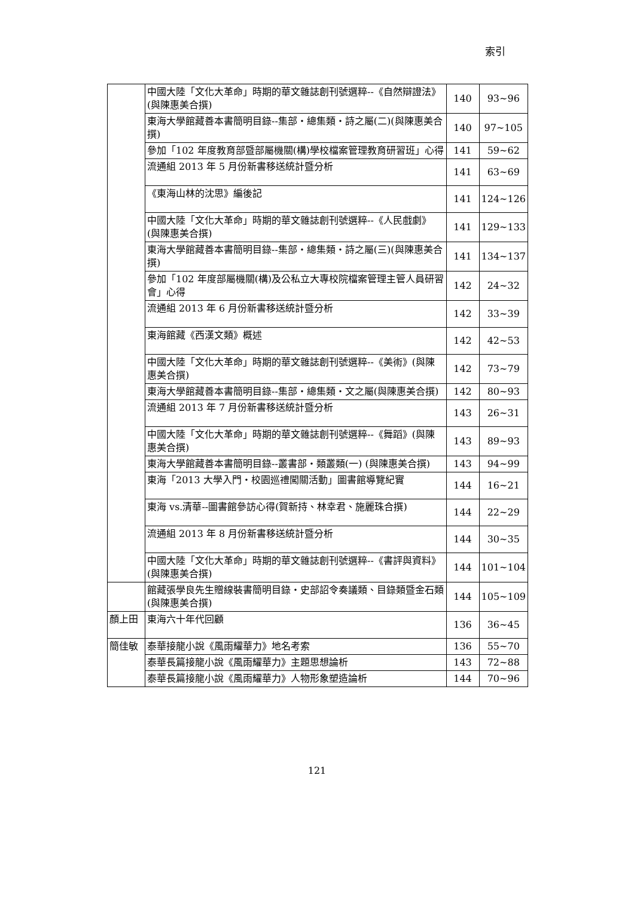索引
| | 中國大陸「文化大革命」時期的華文雜誌創刊號選粹--《自然辯證法》(與陳惠美合撰) | 140 | 93~96 |
| | 東海大學館藏善本書簡明目錄--集部・總集類・詩之屬(二)(與陳惠美合撰) | 140 | 97~105 |
| | 參加「102 年度教育部暨部屬機關(構)學校檔案管理教育研習班」心得 | 141 | 59~62 |
| | 流通組 2013 年 5 月份新書移送統計暨分析 | 141 | 63~69 |
| | 《東海山林的沈思》編後記 | 141 | 124~126 |
| | 中國大陸「文化大革命」時期的華文雜誌創刊號選粹--《人民戲劇》(與陳惠美合撰) | 141 | 129~133 |
| | 東海大學館藏善本書簡明目錄--集部・總集類・詩之屬(三)(與陳惠美合撰) | 141 | 134~137 |
| | 參加「102 年度部屬機關(構)及公私立大專校院檔案管理主管人員研習會」心得 | 142 | 24~32 |
| | 流通組 2013 年 6 月份新書移送統計暨分析 | 142 | 33~39 |
| | 東海館藏《西漢文類》概述 | 142 | 42~53 |
| | 中國大陸「文化大革命」時期的華文雜誌創刊號選粹--《美術》(與陳惠美合撰) | 142 | 73~79 |
| | 東海大學館藏善本書簡明目錄--集部・總集類・文之屬(與陳惠美合撰) | 142 | 80~93 |
| | 流通組 2013 年 7 月份新書移送統計暨分析 | 143 | 26~31 |
| | 中國大陸「文化大革命」時期的華文雜誌創刊號選粹--《舞蹈》(與陳惠美合撰) | 143 | 89~93 |
| | 東海大學館藏善本書簡明目錄--叢書部・類叢類(一) (與陳惠美合撰) | 143 | 94~99 |
| | 東海「2013 大學入門・校園巡禮闖關活動」圖書館導覽紀實 | 144 | 16~21 |
| | 東海 vs.清華--圖書館參訪心得(賀新持、林幸君、施麗珠合撰) | 144 | 22~29 |
| | 流通組 2013 年 8 月份新書移送統計暨分析 | 144 | 30~35 |
| | 中國大陸「文化大革命」時期的華文雜誌創刊號選粹--《書評與資料》(與陳惠美合撰) | 144 | 101~104 |
| | 館藏張學良先生贈線裝書簡明目錄・史部詔令奏議類、目錄類暨金石類(與陳惠美合撰) | 144 | 105~109 |
| 顏上田 | 東海六十年代回顧 | 136 | 36~45 |
| 簡佳敏 | 泰華接龍小說《風雨耀華力》地名考索 | 136 | 55~70 |
| | 泰華長篇接龍小說《風雨耀華力》主題思想論析 | 143 | 72~88 |
| | 泰華長篇接龍小說《風雨耀華力》人物形象塑造論析 | 144 | 70~96 |
121